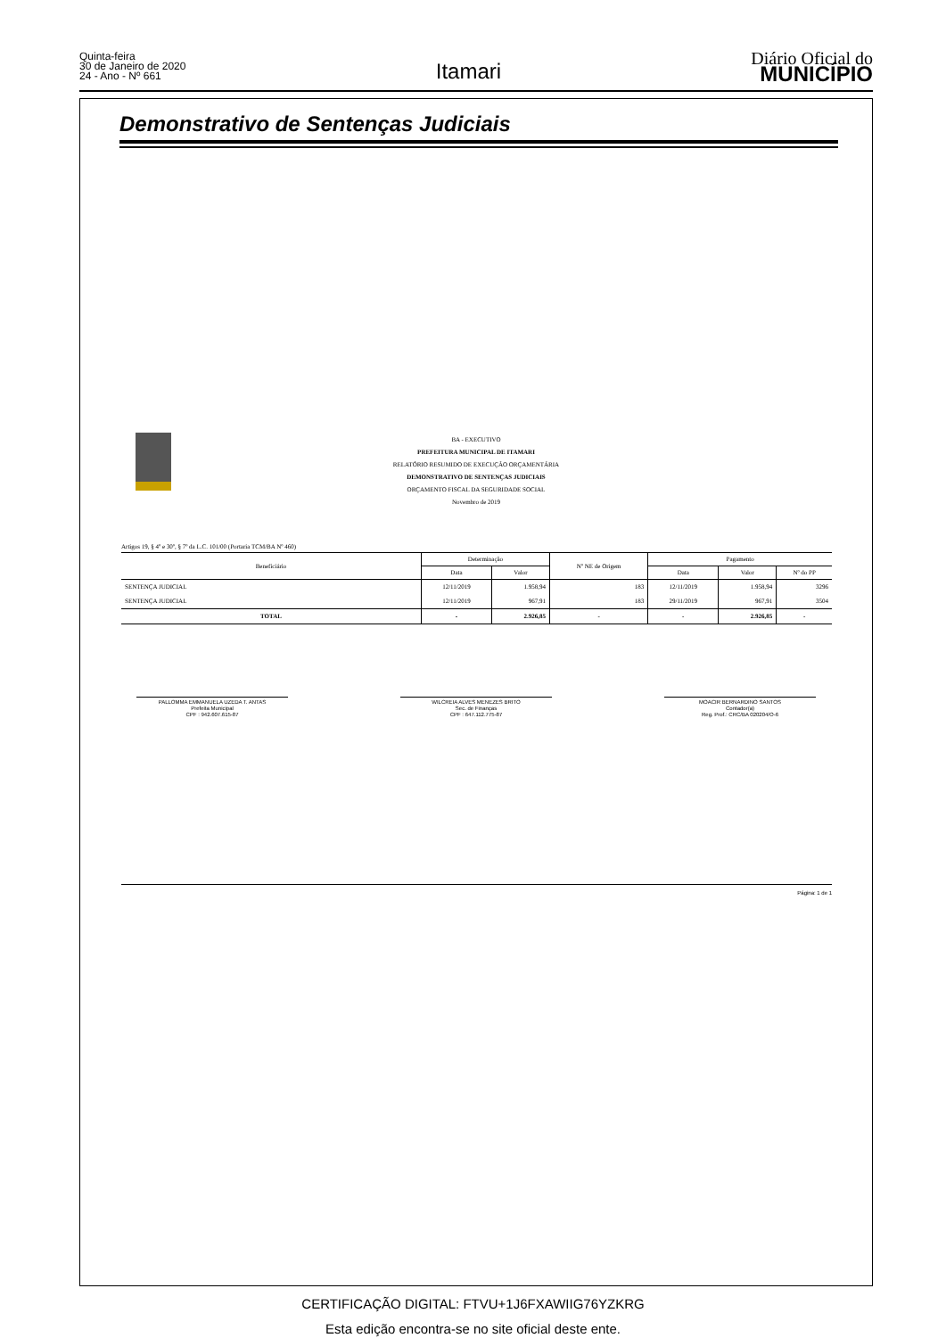Quinta-feira
30 de Janeiro de 2020
24 - Ano - Nº 661
Itamari
Diário Oficial do
MUNICÍPIO
Demonstrativo de Sentenças Judiciais
BA - EXECUTIVO
PREFEITURA MUNICIPAL DE ITAMARI
RELATÓRIO RESUMIDO DE EXECUÇÃO ORÇAMENTÁRIA
DEMONSTRATIVO DE SENTENÇAS JUDICIAIS
ORÇAMENTO FISCAL DA SEGURIDADE SOCIAL
Novembro de 2019
Artigos 19, § 4º e 30º, § 7º da L.C. 101/00 (Portaria TCM/BA Nº 460)
| Beneficiário | Determinação | | Nº NE de Origem | Pagamento | | |
| --- | --- | --- | --- | --- | --- | --- |
| | Data | Valor | | Data | Valor | Nº do PP |
| SENTENÇA JUDICIAL | 12/11/2019 | 1.958,94 | 183 | 12/11/2019 | 1.958,94 | 3296 |
| SENTENÇA JUDICIAL | 12/11/2019 | 967,91 | 183 | 29/11/2019 | 967,91 | 3504 |
| TOTAL | - | 2.926,85 | - | - | 2.926,85 | - |
PALLOMMA EMMANUELA UZEDA T. ANTAS
Prefeita Municipal
CPF : 942.607.615-87
WILCREIA ALVES MENEZES BRITO
Sec. de Finanças
CPF : 647.112.775-87
MOACIR BERNARDINO SANTOS
Contador(a)
Reg. Prof.: CRC/BA 020204/O-6
Página: 1 de 1
CERTIFICAÇÃO DIGITAL: FTVU+1J6FXAWIIG76YZKRG
Esta edição encontra-se no site oficial deste ente.